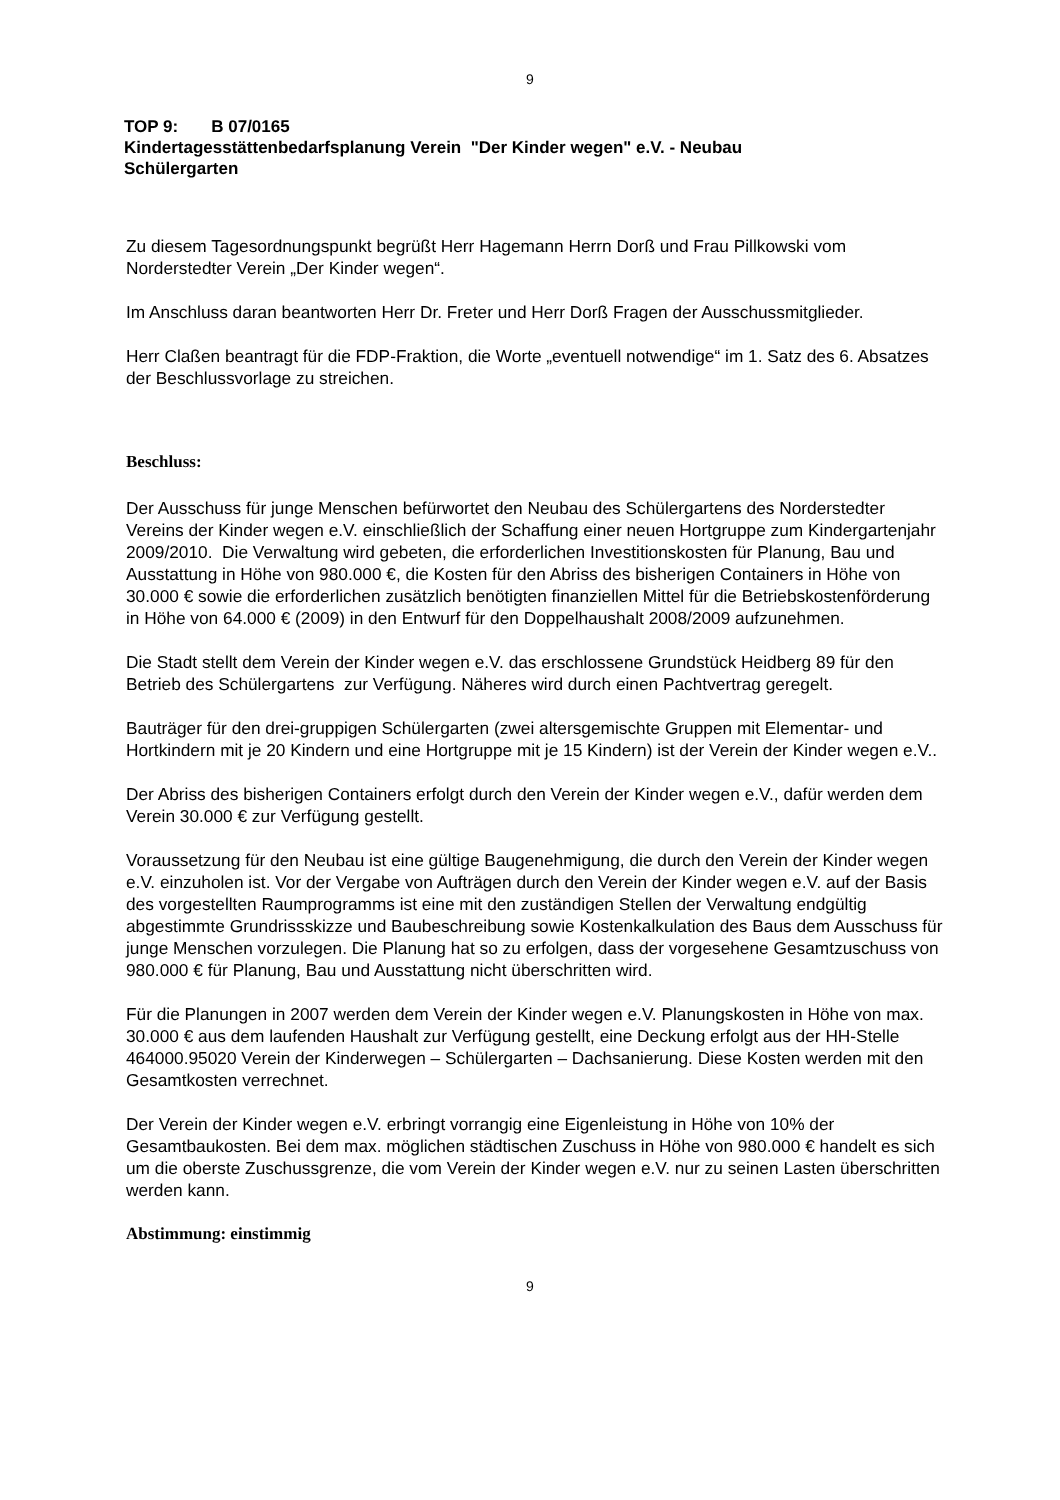9
TOP 9: B 07/0165
Kindertagesstättenbedarfsplanung Verein "Der Kinder wegen" e.V. - Neubau
Schülergarten
Zu diesem Tagesordnungspunkt begrüßt Herr Hagemann Herrn Dorß und Frau Pillkowski vom Norderstedter Verein „Der Kinder wegen“.
Im Anschluss daran beantworten Herr Dr. Freter und Herr Dorß Fragen der Ausschussmitglieder.
Herr Claßen beantragt für die FDP-Fraktion, die Worte „eventuell notwendige“ im 1. Satz des 6. Absatzes der Beschlussvorlage zu streichen.
Beschluss:
Der Ausschuss für junge Menschen befürwortet den Neubau des Schülergartens des Norderstedter Vereins der Kinder wegen e.V. einschließlich der Schaffung einer neuen Hortgruppe zum Kindergartenjahr 2009/2010. Die Verwaltung wird gebeten, die erforderlichen Investitionskosten für Planung, Bau und Ausstattung in Höhe von 980.000 €, die Kosten für den Abriss des bisherigen Containers in Höhe von 30.000 € sowie die erforderlichen zusätzlich benötigten finanziellen Mittel für die Betriebskostenförderung in Höhe von 64.000 € (2009) in den Entwurf für den Doppelhaushalt 2008/2009 aufzunehmen.
Die Stadt stellt dem Verein der Kinder wegen e.V. das erschlossene Grundstück Heidberg 89 für den Betrieb des Schülergartens zur Verfügung. Näheres wird durch einen Pachtvertrag geregelt.
Bauträger für den drei-gruppigen Schülergarten (zwei altersgemischte Gruppen mit Elementar- und Hortkindern mit je 20 Kindern und eine Hortgruppe mit je 15 Kindern) ist der Verein der Kinder wegen e.V..
Der Abriss des bisherigen Containers erfolgt durch den Verein der Kinder wegen e.V., dafür werden dem Verein 30.000 € zur Verfügung gestellt.
Voraussetzung für den Neubau ist eine gültige Baugenehmigung, die durch den Verein der Kinder wegen e.V. einzuholen ist. Vor der Vergabe von Aufträgen durch den Verein der Kinder wegen e.V. auf der Basis des vorgestellten Raumprogramms ist eine mit den zuständigen Stellen der Verwaltung endgültig abgestimmte Grundrissskizze und Baubeschreibung sowie Kostenkalkulation des Baus dem Ausschuss für junge Menschen vorzulegen. Die Planung hat so zu erfolgen, dass der vorgesehene Gesamtzuschuss von 980.000 € für Planung, Bau und Ausstattung nicht überschritten wird.
Für die Planungen in 2007 werden dem Verein der Kinder wegen e.V. Planungskosten in Höhe von max. 30.000 € aus dem laufenden Haushalt zur Verfügung gestellt, eine Deckung erfolgt aus der HH-Stelle 464000.95020 Verein der Kinderwegen – Schülergarten – Dachsanierung. Diese Kosten werden mit den Gesamtkosten verrechnet.
Der Verein der Kinder wegen e.V. erbringt vorrangig eine Eigenleistung in Höhe von 10% der Gesamtbaukosten. Bei dem max. möglichen städtischen Zuschuss in Höhe von 980.000 € handelt es sich um die oberste Zuschussgrenze, die vom Verein der Kinder wegen e.V. nur zu seinen Lasten überschritten werden kann.
Abstimmung: einstimmig
9